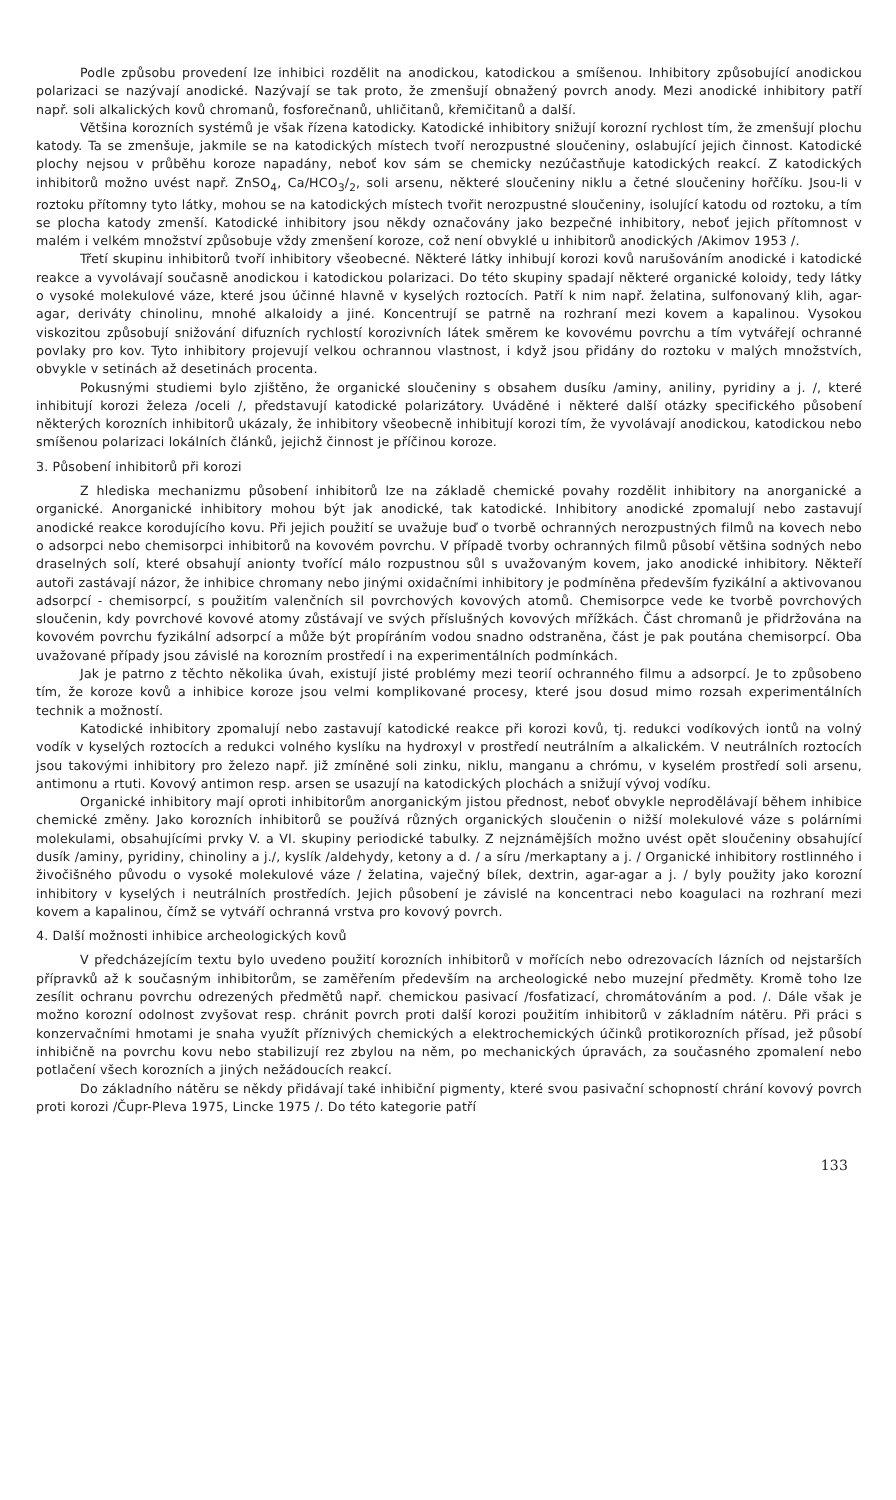Podle způsobu provedení lze inhibici rozdělit na anodickou, katodickou a smíšenou. Inhibitory způsobující anodickou polarizaci se nazývají anodické. Nazývají se tak proto, že zmenšují obnažený povrch anody. Mezi anodické inhibitory patří např. soli alkalických kovů chromanů, fosforečnanů, uhličitanů, křemičitanů a další.
Většina korozních systémů je však řízena katodicky. Katodické inhibitory snižují korozní rychlost tím, že zmenšují plochu katody. Ta se zmenšuje, jakmile se na katodických místech tvoří nerozpustné sloučeniny, oslabující jejich činnost. Katodické plochy nejsou v průběhu koroze napadány, neboť kov sám se chemicky nezúčastňuje katodických reakcí. Z katodických inhibitorů možno uvést např. ZnSO<sub>4</sub>, Ca/HCO<sub>3</sub>/<sub>2</sub>, soli arsenu, některé sloučeniny niklu a četné sloučeniny hořčíku. Jsou-li v roztoku přítomny tyto látky, mohou se na katodických místech tvořit nerozpustné sloučeniny, isolující katodu od roztoku, a tím se plocha katody zmenší. Katodické inhibitory jsou někdy označovány jako bezpečné inhibitory, neboť jejich přítomnost v malém i velkém množství způsobuje vždy zmenšení koroze, což není obvyklé u inhibitorů anodických /Akimov 1953 /.
Třetí skupinu inhibitorů tvoří inhibitory všeobecné. Některé látky inhibují korozi kovů narušováním anodické i katodické reakce a vyvolávají současně anodickou i katodickou polarizaci. Do této skupiny spadají některé organické koloidy, tedy látky o vysoké molekulové váze, které jsou účinné hlavně v kyselých roztocích. Patří k nim např. želatina, sulfonovaný klih, agar-agar, deriváty chinolinu, mnohé alkaloidy a jiné. Koncentrují se patrně na rozhraní mezi kovem a kapalinou. Vysokou viskozitou způsobují snižování difuzních rychlostí korozivních látek směrem ke kovovému povrchu a tím vytvářejí ochranné povlaky pro kov. Tyto inhibitory projevují velkou ochrannou vlastnost, i když jsou přidány do roztoku v malých množstvích, obvykle v setinách až desetinách procenta.
Pokusnými studiemi bylo zjištěno, že organické sloučeniny s obsahem dusíku /aminy, aniliny, pyridiny a j. /, které inhibitují korozi železa /oceli /, představují katodické polarizátory. Uváděné i některé další otázky specifického působení některých korozních inhibitorů ukázaly, že inhibitory všeobecně inhibitují korozi tím, že vyvolávají anodickou, katodickou nebo smíšenou polarizaci lokálních článků, jejichž činnost je příčinou koroze.
3. Působení inhibitorů při korozi
Z hlediska mechanizmu působení inhibitorů lze na základě chemické povahy rozdělit inhibitory na anorganické a organické. Anorganické inhibitory mohou být jak anodické, tak katodické. Inhibitory anodické zpomalují nebo zastavují anodické reakce korodujícího kovu. Při jejich použití se uvažuje buď o tvorbě ochranných nerozpustných filmů na kovech nebo o adsorpci nebo chemisorpci inhibitorů na kovovém povrchu. V případě tvorby ochranných filmů působí většina sodných nebo draselných solí, které obsahují anionty tvořící málo rozpustnou sůl s uvažovaným kovem, jako anodické inhibitory. Někteří autoři zastávají názor, že inhibice chromany nebo jinými oxidačními inhibitory je podmíněna především fyzikální a aktivovanou adsorpcí - chemisorpcí, s použitím valenčních sil povrchových kovových atomů. Chemisorpce vede ke tvorbě povrchových sloučenin, kdy povrchové kovové atomy zůstávají ve svých příslušných kovových mřížkách. Část chromanů je přidržována na kovovém povrchu fyzikální adsorpcí a může být propíráním vodou snadno odstraněna, část je pak poutána chemisorpcí. Oba uvažované případy jsou závislé na korozním prostředí i na experimentálních podmínkách.
Jak je patrno z těchto několika úvah, existují jisté problémy mezi teorií ochranného filmu a adsorpcí. Je to způsobeno tím, že koroze kovů a inhibice koroze jsou velmi komplikované procesy, které jsou dosud mimo rozsah experimentálních technik a možností.
Katodické inhibitory zpomalují nebo zastavují katodické reakce při korozi kovů, tj. redukci vodíkových iontů na volný vodík v kyselých roztocích a redukci volného kyslíku na hydroxyl v prostředí neutrálním a alkalickém. V neutrálních roztocích jsou takovými inhibitory pro železo např. již zmíněné soli zinku, niklu, manganu a chrómu, v kyselém prostředí soli arsenu, antimonu a rtuti. Kovový antimon resp. arsen se usazují na katodických plochách a snižují vývoj vodíku.
Organické inhibitory mají oproti inhibitorům anorganickým jistou přednost, neboť obvykle neprodělávají během inhibice chemické změny. Jako korozních inhibitorů se používá různých organických sloučenin o nižší molekulové váze s polárními molekulami, obsahujícími prvky V. a VI. skupiny periodické tabulky. Z nejznámějších možno uvést opět sloučeniny obsahující dusík /aminy, pyridiny, chinoliny a j./, kyslík /aldehydy, ketony a d. / a síru /merkaptany a j. / Organické inhibitory rostlinného i živočišného původu o vysoké molekulové váze / želatina, vaječný bílek, dextrin, agar-agar a j. / byly použity jako korozní inhibitory v kyselých i neutrálních prostředích. Jejich působení je závislé na koncentraci nebo koagulaci na rozhraní mezi kovem a kapalinou, čímž se vytváří ochranná vrstva pro kovový povrch.
4. Další možnosti inhibice archeologických kovů
V předcházejícím textu bylo uvedeno použití korozních inhibitorů v mořících nebo odrezovacích lázních od nejstarších přípravků až k současným inhibitorům, se zaměřením především na archeologické nebo muzejní předměty. Kromě toho lze zesílit ochranu povrchu odrezených předmětů např. chemickou pasivací /fosfatizací, chromátováním a pod. /. Dále však je možno korozní odolnost zvyšovat resp. chránit povrch proti další korozi použitím inhibitorů v základním nátěru. Při práci s konzervačními hmotami je snaha využít příznivých chemických a elektrochemických účinků protikorozních přísad, jež působí inhibičně na povrchu kovu nebo stabilizují rez zbylou na něm, po mechanických úpravách, za současného zpomalení nebo potlačení všech korozních a jiných nežádoucích reakcí.
Do základního nátěru se někdy přidávají také inhibiční pigmenty, které svou pasivační schopností chrání kovový povrch proti korozi /Čupr-Pleva 1975, Lincke 1975 /. Do této kategorie patří
133